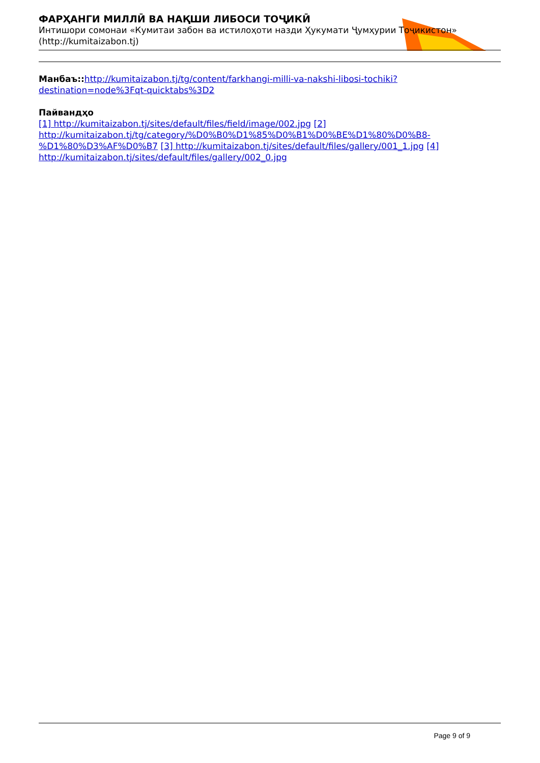ФАРҲАНГИ МИЛЛӢ ВА НАҚШИ ЛИБОСИ ТОҶИКӢ
Интишори сомонаи «Кумитаи забон ва истилоҳоти назди Ҳукумати Ҷумҳурии Тоҷикистон»
(http://kumitaizabon.tj)
Манбаъ:: http://kumitaizabon.tj/tg/content/farkhangi-milli-va-nakshi-libosi-tochiki?destination=node%3Fqt-quicktabs%3D2
Пайвандҳо
[1] http://kumitaizabon.tj/sites/default/files/field/image/002.jpg [2] http://kumitaizabon.tj/tg/category/%D0%B0%D1%85%D0%B1%D0%BE%D1%80%D0%B8-%D1%80%D3%AF%D0%B7 [3] http://kumitaizabon.tj/sites/default/files/gallery/001_1.jpg [4] http://kumitaizabon.tj/sites/default/files/gallery/002_0.jpg
Page 9 of 9